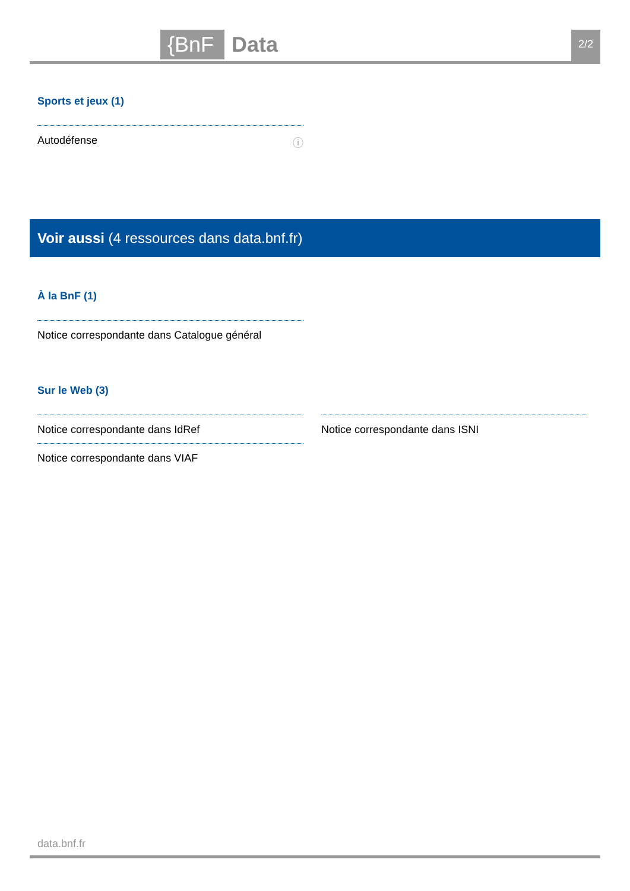{BnF Data 2/2
Sports et jeux (1)
Autodéfense ⓘ
Voir aussi (4 ressources dans data.bnf.fr)
À la BnF (1)
Notice correspondante dans Catalogue général
Sur le Web (3)
Notice correspondante dans IdRef
Notice correspondante dans VIAF
Notice correspondante dans ISNI
data.bnf.fr